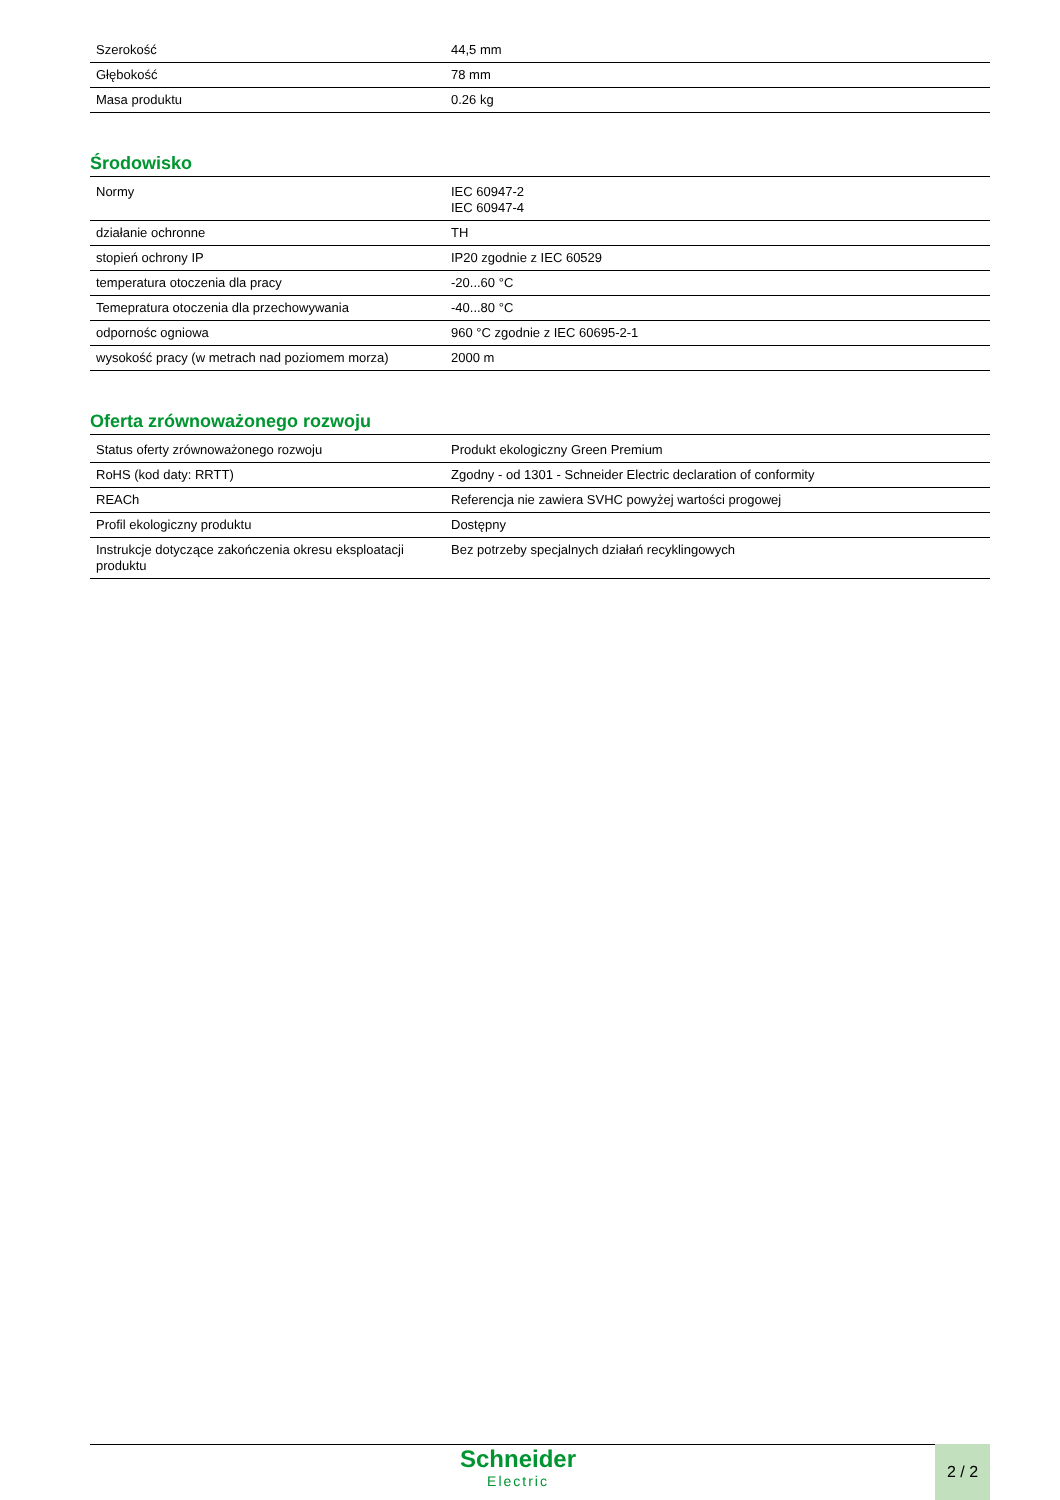| Szerokość | 44,5 mm |
| Głębokość | 78 mm |
| Masa produktu | 0.26 kg |
Środowisko
| Normy | IEC 60947-2 IEC 60947-4 |
| działanie ochronne | TH |
| stopień ochrony IP | IP20 zgodnie z IEC 60529 |
| temperatura otoczenia dla pracy | -20...60 °C |
| Temepratura otoczenia dla przechowywania | -40...80 °C |
| odpornośc ogniowa | 960 °C zgodnie z IEC 60695-2-1 |
| wysokość pracy (w metrach nad poziomem morza) | 2000 m |
Oferta zrównoważonego rozwoju
| Status oferty zrównoważonego rozwoju | Produkt ekologiczny Green Premium |
| RoHS (kod daty: RRTT) | Zgodny - od 1301 - Schneider Electric declaration of conformity |
| REACh | Referencja nie zawiera SVHC powyżej wartości progowej |
| Profil ekologiczny produktu | Dostępny |
| Instrukcje dotyczące zakończenia okresu eksploatacji produktu | Bez potrzeby specjalnych działań recyklingowych |
Schneider
Electric
2 / 2